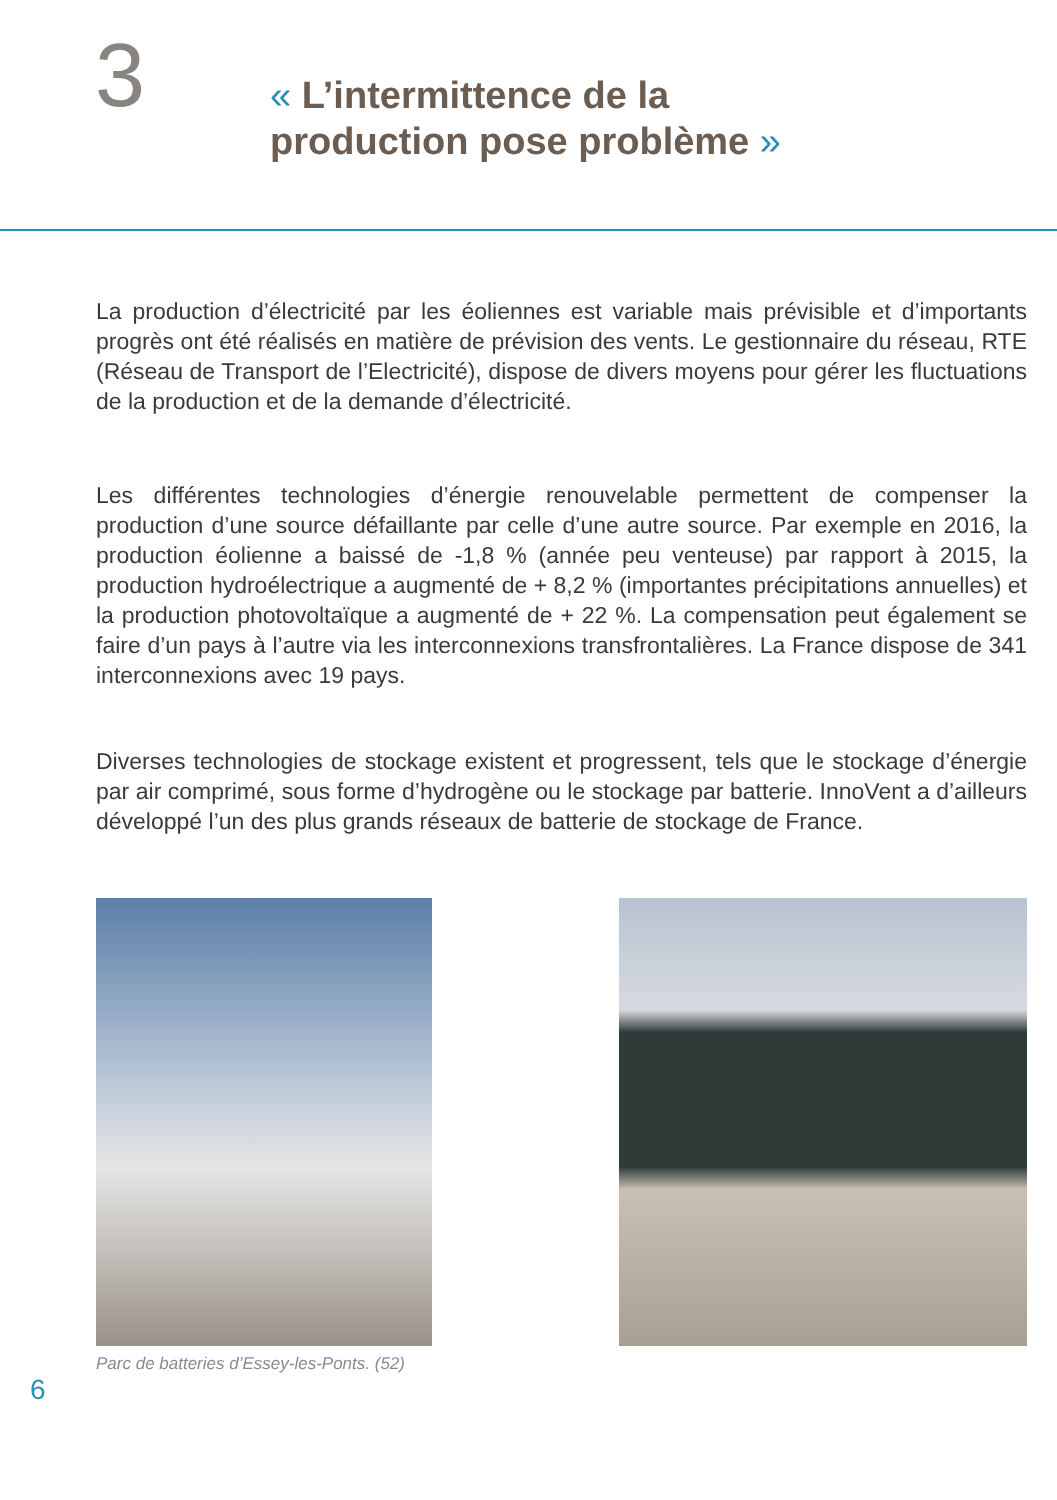3
« L’intermittence de la
production pose problème »
La production d’électricité par les éoliennes est variable mais prévisible et d’importants progrès ont été réalisés en matière de prévision des vents. Le gestionnaire du réseau, RTE (Réseau de Transport de l’Electricité), dispose de divers moyens pour gérer les fluctuations de la production et de la demande d’électricité.
Les différentes technologies d’énergie renouvelable permettent de compenser la production d’une source défaillante par celle d’une autre source. Par exemple en 2016, la production éolienne a baissé de -1,8 % (année peu venteuse) par rapport à 2015, la production hydroélectrique a augmenté de + 8,2 % (importantes précipitations annuelles) et la production photovoltaïque a augmenté de + 22 %. La compensation peut également se faire d’un pays à l’autre via les interconnexions transfrontalières. La France dispose de 341 interconnexions avec 19 pays.
Diverses technologies de stockage existent et progressent, tels que le stockage d’énergie par air comprimé, sous forme d’hydrogène ou le stockage par batterie. InnoVent a d’ailleurs développé l’un des plus grands réseaux de batterie de stockage de France.
Parc de batteries d’Essey-les-Ponts. (52)
6